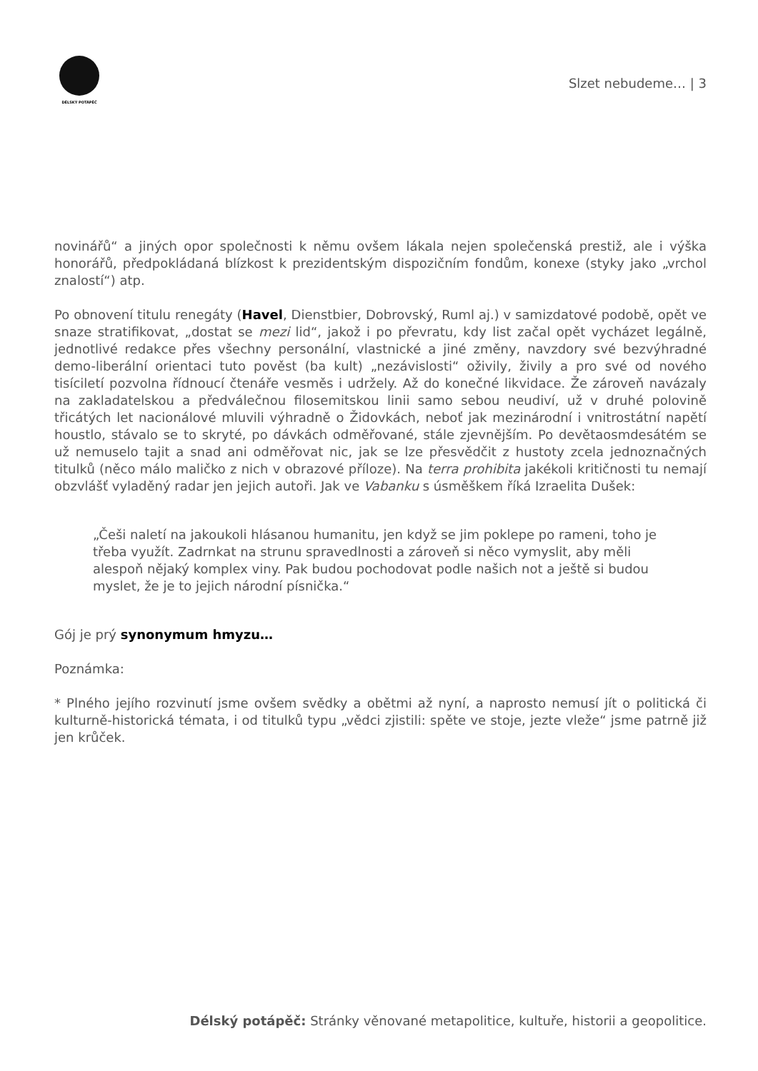DÉLSKÝ POTÁPĚČ
Slzet nebudeme… | 3
novinářů“ a jiných opor společnosti k němu ovšem lákala nejen společenská prestiž, ale i výška honorářů, předpokládaná blízkost k prezidentským dispozičním fondům, konexe (styky jako „vrchol znalostí“) atp.
Po obnovení titulu renegáty (Havel, Dienstbier, Dobrovský, Ruml aj.) v samizdatové podobě, opět ve snaze stratifikovat, „dostat se mezi lid“, jakož i po převratu, kdy list začal opět vycházet legálně, jednotlivé redakce přes všechny personální, vlastnické a jiné změny, navzdory své bezvýhradné demo-liberální orientaci tuto pověst (ba kult) „nezávislosti“ oživily, živily a pro své od nového tisíciletí pozvolna řídnoucí čtenáře vesměs i udržely. Až do konečné likvidace. Že zároveň navázaly na zakladatelskou a předválečnou filosemitskou linii samo sebou neudiví, už v druhé polovině třicátých let nacionálové mluvili výhradně o Židovkách, neboť jak mezinárodní i vnitrostátní napětí houstlo, stávalo se to skryté, po dávkách odměřované, stále zjevnějším. Po devětaosmdesátém se už nemuselo tajit a snad ani odměřovat nic, jak se lze přesvědčit z hustoty zcela jednoznačných titulků (něco málo maličko z nich v obrazové příloze). Na terra prohibita jakékoli kritičnosti tu nemají obzvlášť vyladěný radar jen jejich autoři. Jak ve Vabanku s úsměškem říká Izraelita Dušek:
„Češi naletí na jakoukoli hlásanou humanitu, jen když se jim poklepe po rameni, toho je třeba využít. Zadrnkat na strunu spravedlnosti a zároveň si něco vymyslit, aby měli alespoň nějaký komplex viny. Pak budou pochodovat podle našich not a ještě si budou myslet, že je to jejich národní písnička.“
Gój je prý synonymum hmyzu…
Poznámka:
* Plného jejího rozvinutí jsme ovšem svědky a obětmi až nyní, a naprosto nemusí jít o politická či kulturně-historická témata, i od titulků typu „vědci zjistili: spěte ve stoje, jezte vleže“ jsme patrně již jen krůček.
Délský potápěč: Stránky věnované metapolitice, kultuře, historii a geopolitice.